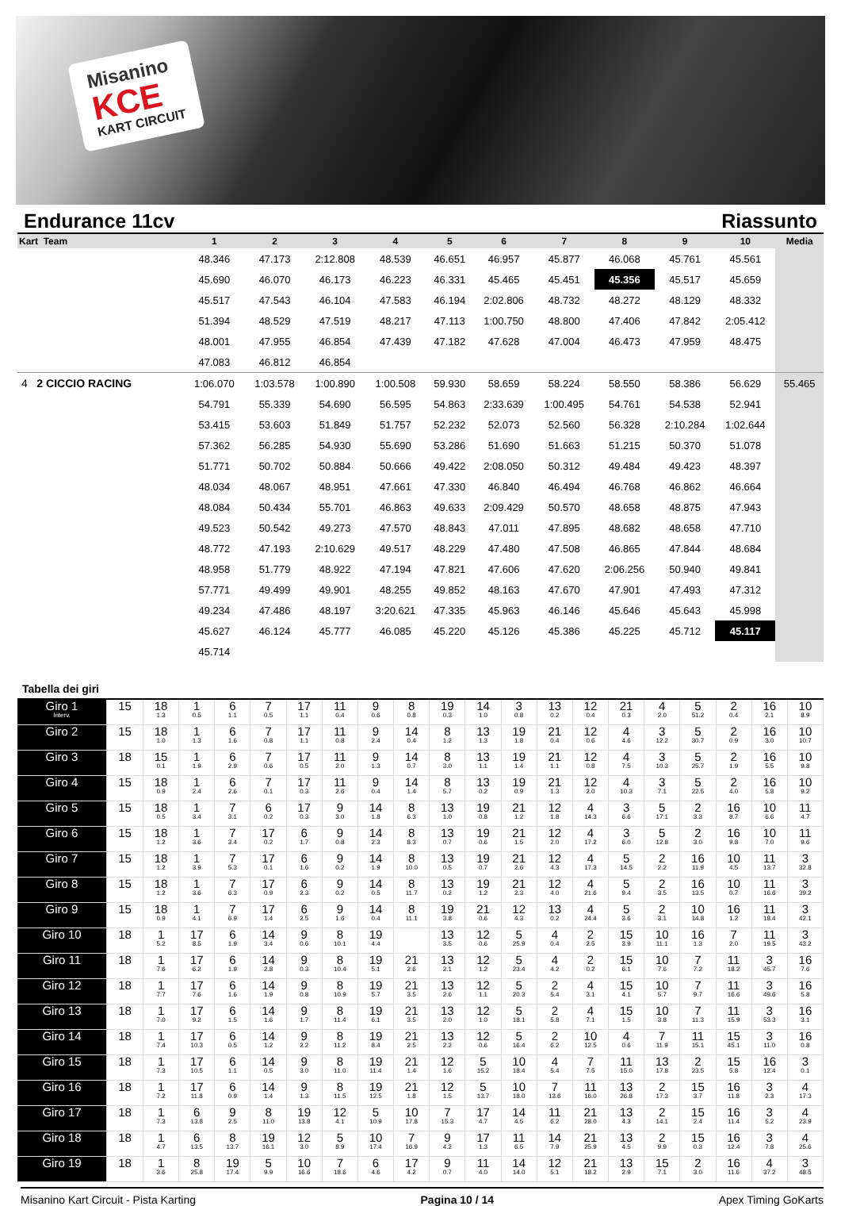Misanino
KCE
KART CIRCUIT
Endurance 11cv Riassunto
| Kart Team | 1 | 2 | 3 | 4 | 5 | 6 | 7 | 8 | 9 | 10 | Media |
| --- | --- | --- | --- | --- | --- | --- | --- | --- | --- | --- | --- |
| | 48.346 | 47.173 | 2:12.808 | 48.539 | 46.651 | 46.957 | 45.877 | 46.068 | 45.761 | 45.561 | |
| | 45.690 | 46.070 | 46.173 | 46.223 | 46.331 | 45.465 | 45.451 | 45.356 | 45.517 | 45.659 | |
| | 45.517 | 47.543 | 46.104 | 47.583 | 46.194 | 2:02.806 | 48.732 | 48.272 | 48.129 | 48.332 | |
| | 51.394 | 48.529 | 47.519 | 48.217 | 47.113 | 1:00.750 | 48.800 | 47.406 | 47.842 | 2:05.412 | |
| | 48.001 | 47.955 | 46.854 | 47.439 | 47.182 | 47.628 | 47.004 | 46.473 | 47.959 | 48.475 | |
| | 47.083 | 46.812 | 46.854 | | | | | | | | |
| 4 2 CICCIO RACING | 1:06.070 | 1:03.578 | 1:00.890 | 1:00.508 | 59.930 | 58.659 | 58.224 | 58.550 | 58.386 | 56.629 | 55.465 |
| | 54.791 | 55.339 | 54.690 | 56.595 | 54.863 | 2:33.639 | 1:00.495 | 54.761 | 54.538 | 52.941 | |
| | 53.415 | 53.603 | 51.849 | 51.757 | 52.232 | 52.073 | 52.560 | 56.328 | 2:10.284 | 1:02.644 | |
| | 57.362 | 56.285 | 54.930 | 55.690 | 53.286 | 51.690 | 51.663 | 51.215 | 50.370 | 51.078 | |
| | 51.771 | 50.702 | 50.884 | 50.666 | 49.422 | 2:08.050 | 50.312 | 49.484 | 49.423 | 48.397 | |
| | 48.034 | 48.067 | 48.951 | 47.661 | 47.330 | 46.840 | 46.494 | 46.768 | 46.862 | 46.664 | |
| | 48.084 | 50.434 | 55.701 | 46.863 | 49.633 | 2:09.429 | 50.570 | 48.658 | 48.875 | 47.943 | |
| | 49.523 | 50.542 | 49.273 | 47.570 | 48.843 | 47.011 | 47.895 | 48.682 | 48.658 | 47.710 | |
| | 48.772 | 47.193 | 2:10.629 | 49.517 | 48.229 | 47.480 | 47.508 | 46.865 | 47.844 | 48.684 | |
| | 48.958 | 51.779 | 48.922 | 47.194 | 47.821 | 47.606 | 47.620 | 2:06.256 | 50.940 | 49.841 | |
| | 57.771 | 49.499 | 49.901 | 48.255 | 49.852 | 48.163 | 47.670 | 47.901 | 47.493 | 47.312 | |
| | 49.234 | 47.486 | 48.197 | 3:20.621 | 47.335 | 45.963 | 46.146 | 45.646 | 45.643 | 45.998 | |
| | 45.627 | 46.124 | 45.777 | 46.085 | 45.220 | 45.126 | 45.386 | 45.225 | 45.712 | 45.117 | |
| | 45.714 | | | | | | | | | | |
Tabella dei giri
| Giro 1 Interv. | 15 | 18 1.3 | 1 0.5 | 6 1.1 | 7 0.5 | 17 1.1 | 11 0.4 | 9 0.6 | 8 0.8 | 19 0.3 | 14 1.0 | 3 0.8 | 13 0.2 | 12 0.4 | 21 0.3 | 4 2.0 | 5 51.2 | 2 0.4 | 16 2.1 | 10 8.9 |
| Giro 2 | 15 | 18 1.0 | 1 1.3 | 6 1.6 | 7 0.8 | 17 1.1 | 11 0.8 | 9 2.4 | 14 0.4 | 8 1.2 | 13 1.3 | 19 1.8 | 21 0.4 | 12 0.6 | 4 4.6 | 3 12.2 | 5 30.7 | 2 0.9 | 16 3.0 | 10 10.7 |
| Giro 3 | 18 | 15 0.1 | 1 1.9 | 6 2.9 | 7 0.6 | 17 0.5 | 11 2.0 | 9 1.3 | 14 0.7 | 8 3.0 | 13 1.1 | 19 1.4 | 21 1.1 | 12 0.8 | 4 7.5 | 3 10.3 | 5 25.7 | 2 1.9 | 16 5.5 | 10 9.8 |
| Giro 4 | 15 | 18 0.9 | 1 2.4 | 6 2.6 | 7 0.1 | 17 0.3 | 11 2.6 | 9 0.4 | 14 1.4 | 8 5.7 | 13 0.2 | 19 0.9 | 21 1.3 | 12 2.0 | 4 10.3 | 3 7.1 | 5 22.5 | 2 4.0 | 16 5.8 | 10 9.2 |
| Giro 5 | 15 | 18 0.5 | 1 3.4 | 7 3.1 | 6 0.2 | 17 0.3 | 9 3.0 | 14 1.8 | 8 6.3 | 13 1.0 | 19 0.8 | 21 1.2 | 12 1.8 | 4 14.3 | 3 6.6 | 5 17.1 | 2 3.3 | 16 8.7 | 10 6.6 | 11 4.7 |
| Giro 6 | 15 | 18 1.2 | 1 3.6 | 7 3.4 | 17 0.2 | 6 1.7 | 9 0.8 | 14 2.3 | 8 8.3 | 13 0.7 | 19 0.6 | 21 1.5 | 12 2.0 | 4 17.2 | 3 6.0 | 5 12.8 | 2 3.0 | 16 9.8 | 10 7.0 | 11 9.6 |
| Giro 7 | 15 | 18 1.2 | 1 3.9 | 7 5.3 | 17 0.1 | 6 1.6 | 9 0.2 | 14 1.9 | 8 10.0 | 13 0.5 | 19 0.7 | 21 2.6 | 12 4.3 | 4 17.3 | 5 14.5 | 2 2.2 | 16 11.9 | 10 4.5 | 11 13.7 | 3 32.8 |
| Giro 8 | 15 | 18 1.2 | 1 3.6 | 7 6.3 | 17 0.9 | 6 2.3 | 9 0.2 | 14 0.5 | 8 11.7 | 13 0.2 | 19 1.2 | 21 2.3 | 12 4.0 | 4 21.6 | 5 9.4 | 2 3.5 | 16 13.5 | 10 0.7 | 11 16.6 | 3 39.2 |
| Giro 9 | 15 | 18 0.9 | 1 4.1 | 7 6.9 | 17 1.4 | 6 2.5 | 9 1.6 | 14 0.4 | 8 11.1 | 19 3.8 | 21 0.6 | 12 4.3 | 13 0.2 | 4 24.4 | 5 3.6 | 2 3.1 | 10 14.8 | 16 1.2 | 11 18.4 | 3 42.1 |
| Giro 10 | 18 | 1 5.2 | 17 8.5 | 6 1.9 | 14 3.4 | 9 0.6 | 8 10.1 | 19 4.4 | | 13 3.5 | 12 0.6 | 5 25.9 | 4 0.4 | 2 2.5 | 15 3.9 | 10 11.1 | 16 1.3 | 7 2.0 | 11 19.5 | 3 43.2 |
| Giro 11 | 18 | 1 7.6 | 17 6.2 | 6 1.9 | 14 2.8 | 9 0.3 | 8 10.4 | 19 5.1 | 21 2.6 | 13 2.1 | 12 1.2 | 5 23.4 | 4 4.2 | 2 0.2 | 15 6.1 | 10 7.6 | 7 7.2 | 11 18.2 | 3 45.7 | 16 7.6 |
| Giro 12 | 18 | 1 7.7 | 17 7.6 | 6 1.6 | 14 1.9 | 9 0.8 | 8 10.9 | 19 5.7 | 21 3.5 | 13 2.6 | 12 1.1 | 5 20.3 | 2 5.4 | 4 3.1 | 15 4.1 | 10 5.7 | 7 9.7 | 11 16.6 | 3 49.6 | 16 5.8 |
| Giro 13 | 18 | 1 7.0 | 17 9.2 | 6 1.5 | 14 1.6 | 9 1.7 | 8 11.4 | 19 6.1 | 21 3.5 | 13 2.0 | 12 1.0 | 5 18.1 | 2 5.8 | 4 7.1 | 15 1.5 | 10 3.8 | 7 11.3 | 11 15.9 | 3 53.3 | 16 3.1 |
| Giro 14 | 18 | 1 7.4 | 17 10.3 | 6 0.5 | 14 1.2 | 9 2.2 | 8 11.2 | 19 8.4 | 21 2.5 | 13 2.2 | 12 0.6 | 5 16.4 | 2 6.2 | 10 12.5 | 4 0.6 | 7 11.9 | 11 15.1 | 15 45.1 | 3 11.0 | 16 0.8 |
| Giro 15 | 18 | 1 7.3 | 17 10.5 | 6 1.1 | 14 0.5 | 9 3.0 | 8 11.0 | 19 11.4 | 21 1.4 | 12 1.6 | 5 15.2 | 10 18.4 | 4 5.4 | 7 7.5 | 11 15.0 | 13 17.8 | 2 23.5 | 15 5.8 | 16 12.4 | 3 0.1 |
| Giro 16 | 18 | 1 7.2 | 17 11.8 | 6 0.9 | 14 1.4 | 9 1.3 | 8 11.5 | 19 12.5 | 21 1.8 | 12 1.5 | 5 13.7 | 10 18.0 | 7 13.6 | 11 16.0 | 13 26.8 | 2 17.3 | 15 3.7 | 16 11.8 | 3 2.3 | 4 17.3 |
| Giro 17 | 18 | 1 7.3 | 6 13.8 | 9 2.5 | 8 11.0 | 19 13.8 | 12 4.1 | 5 10.9 | 10 17.8 | 7 15.3 | 17 4.7 | 14 4.5 | 11 6.2 | 21 28.0 | 13 4.3 | 2 14.1 | 15 2.4 | 16 11.4 | 3 5.2 | 4 23.9 |
| Giro 18 | 18 | 1 4.7 | 6 13.5 | 8 13.7 | 19 16.1 | 12 3.0 | 5 8.9 | 10 17.4 | 7 16.9 | 9 4.2 | 17 1.3 | 11 6.5 | 14 7.9 | 21 25.9 | 13 4.5 | 2 9.9 | 15 0.3 | 16 12.4 | 3 7.8 | 4 25.6 |
| Giro 19 | 18 | 1 3.6 | 8 25.8 | 19 17.4 | 5 9.9 | 10 16.6 | 7 18.6 | 6 4.6 | 17 4.2 | 9 0.7 | 11 4.0 | 14 14.0 | 12 5.1 | 21 18.2 | 13 2.9 | 15 7.1 | 2 3.0 | 16 11.6 | 4 37.2 | 3 48.5 |
Misanino Kart Circuit - Pista Karting Pagina 10 / 14 Apex Timing GoKarts